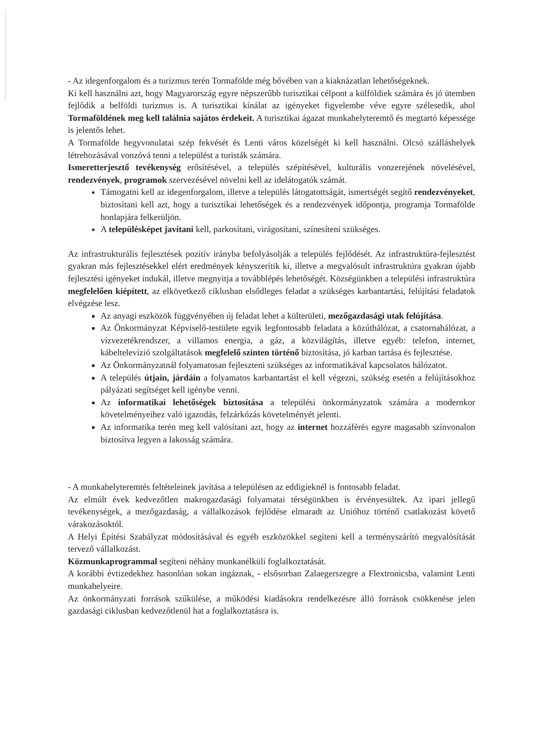- Az idegenforgalom és a turizmus terén Tormafölde még bővében van a kiaknázatlan lehetőségeknek.
Ki kell használni azt, hogy Magyarország egyre népszerűbb turisztikai célpont a külföldiek számára és jó ütemben fejlődik a belföldi turizmus is. A turisztikai kínálat az igényeket figyelembe véve egyre szélesedik, ahol Tormaföldének meg kell találnia sajátos érdekeit. A turisztikai ágazat munkahelyteremtő és megtartó képessége is jelentős lehet.
A Tormafölde hegyvonulatai szép fekvését és Lenti város közelségét ki kell használni. Olcsó szálláshelyek létrehozásával vonzóvá tenni a települést a turisták számára.
Ismeretterjesztő tevékenység erősítésével, a település szépítésével, kulturális vonzerejének növelésével, rendezvények, programok szervezésével növelni kell az idelátogatók számát.
Támogatni kell az idegenforgalom, illetve a település látogatottságát, ismertségét segítő rendezvényeket, biztosítani kell azt, hogy a turisztikai lehetőségek és a rendezvények időpontja, programja Tormafölde honlapjára felkerüljön.
A településképet javítani kell, parkosítani, virágosítani, színesíteni szükséges.
Az infrastrukturális fejlesztések pozitív irányba befolyásolják a település fejlődését. Az infrastruktúra-fejlesztést gyakran más fejlesztésekkel elért eredmények kényszerítik ki, illetve a megvalósult infrastruktúra gyakran újabb fejlesztési igényeket indukál, illetve megnyitja a továbblépés lehetőségét. Községünkben a települési infrastruktúra megfelelően kiépített, az elkövetkező ciklusban elsődleges feladat a szükséges karbantartási, felújítási feladatok elvégzése lesz.
Az anyagi eszközök függvényében új feladat lehet a külterületi, mezőgazdasági utak felújítása.
Az Önkormányzat Képviselő-testülete egyik legfontosabb feladata a közúthálózat, a csatornahálózat, a vízvezetékrendszer, a villamos energia, a gáz, a közvilágítás, illetve egyéb: telefon, internet, kábeltelevízió szolgáltatások megfelelő szinten történő biztosítása, jó karban tartása és fejlesztése.
Az Önkormányzatnál folyamatosan fejleszteni szükséges az informatikával kapcsolatos hálózatot.
A település útjain, járdáin a folyamatos karbantartást el kell végezni, szükség esetén a felújításokhoz pályázati segítséget kell igénybe venni.
Az informatikai lehetőségek biztosítása a települési önkormányzatok számára a modernkor követelményeihez való igazodás, felzárkózás követelményét jelenti.
Az informatika terén meg kell valósítani azt, hogy az internet hozzáférés egyre magasabb színvonalon biztosítva legyen a lakosság számára.
- A munkahelyteremtés feltételeinek javítása a településen az eddigieknél is fontosabb feladat.
Az elmúlt évek kedvezőtlen makrogazdasági folyamatai térségünkben is érvényesültek. Az ipari jellegű tevékenységek, a mezőgazdaság, a vállalkozások fejlődése elmaradt az Unióhoz történő csatlakozást követő várakozásoktól.
A Helyi Építési Szabályzat módosításával és egyéb eszközökkel segíteni kell a terményszárító megvalósítását tervező vállalkozást.
Közmunkaprogrammal segíteni néhány munkanélküli foglalkoztatását.
A korábbi évtizedekhez hasonlóan sokan ingáznak, - elsősorban Zalaegerszegre a Flextronicsba, valamint Lenti munkahelyeire.
Az önkormányzati források szűkülése, a működési kiadásokra rendelkezésre álló források csökkenése jelen gazdasági ciklusban kedvezőtlenül hat a foglalkoztatásra is.